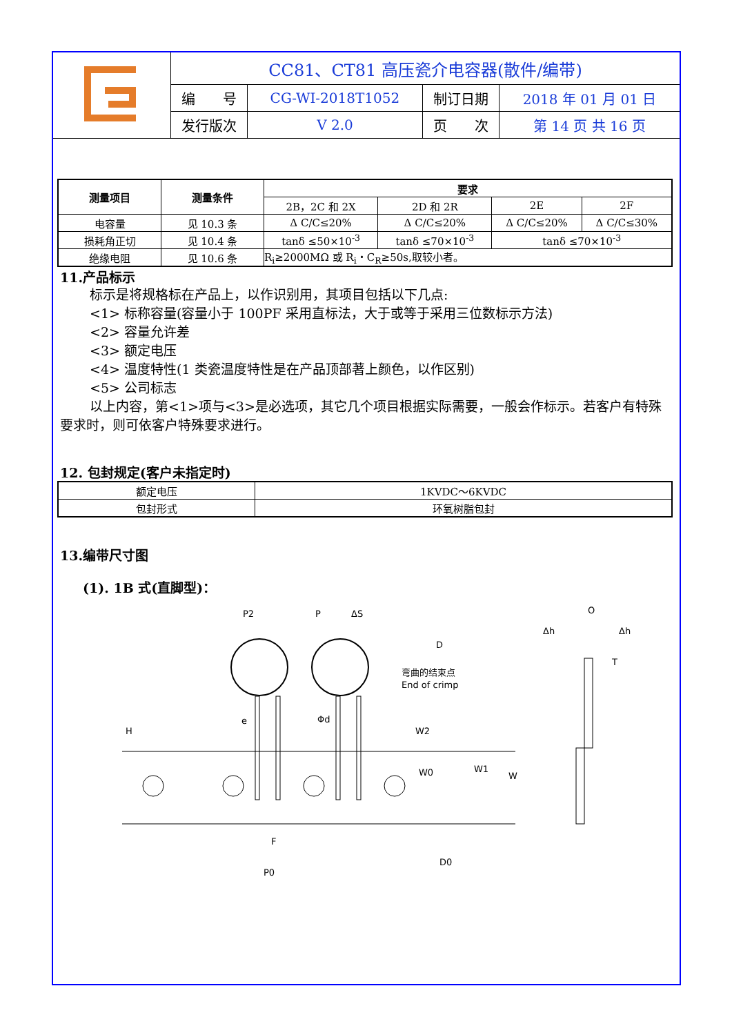| | CC81、CT81 高压瓷介电容器(散件/编带) | | | |
| | 编 号 | CG-WI-2018T1052 | 制订日期 | 2018 年 01 月 01 日 |
| | 发行版次 | V 2.0 | 页 次 | 第 14 页 共 16 页 |
| 测量项目 | 测量条件 | 要求 | | | |
| --- | --- | --- | --- | --- | --- |
| | | 2B，2C 和 2X | 2D 和 2R | 2E | 2F |
| 电容量 | 见 10.3 条 | Δ C/C≤20% | Δ C/C≤20% | Δ C/C≤20% | Δ C/C≤30% |
| 损耗角正切 | 见 10.4 条 | tanδ ≤50×10<sup>-3</sup> | tanδ ≤70×10<sup>-3</sup> | tanδ ≤70×10<sup>-3</sup> | |
| 绝缘电阻 | 见 10.6 条 | R<sub>i</sub>≥2000MΩ 或 R<sub>i</sub>・C<sub>R</sub>≥50s,取较小者。 | | | |
11.产品标示
标示是将规格标在产品上，以作识别用，其项目包括以下几点:
<1> 标称容量(容量小于 100PF 采用直标法，大于或等于采用三位数标示方法)
<2> 容量允许差
<3> 额定电压
<4> 温度特性(1 类瓷温度特性是在产品顶部著上颜色，以作区别)
<5> 公司标志
以上内容，第<1>项与<3>是必选项，其它几个项目根据实际需要，一般会作标示。若客户有特殊要求时，则可依客户特殊要求进行。
12. 包封规定(客户未指定时)
| 额定电压 | 1KVDC～6KVDC |
| 包封形式 | 环氧树脂包封 |
13.编带尺寸图
(1). 1B 式(直脚型)：
P2
P
ΔS
D
弯曲的结束点
End of crimp
H
e
Φd
W2
W0
W1
W
F
P0
D0
O
Δh
Δh
T